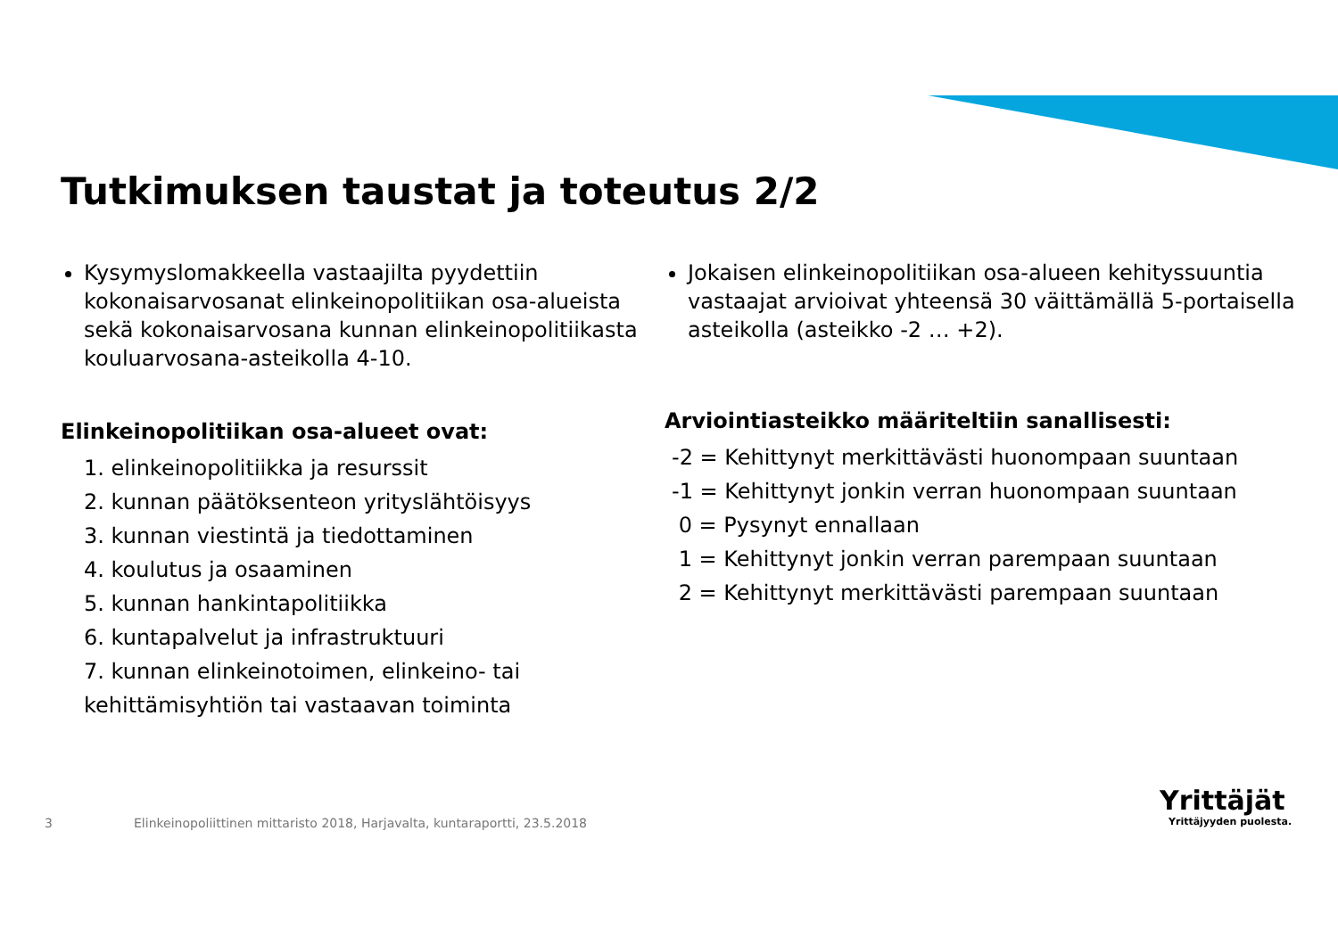Tutkimuksen taustat ja toteutus 2/2
Kysymyslomakkeella vastaajilta pyydettiin kokonaisarvosanat elinkeinopolitiikan osa-alueista sekä kokonaisarvosana kunnan elinkeinopolitiikasta kouluarvosana-asteikolla 4-10.
Elinkeinopolitiikan osa-alueet ovat:
1. elinkeinopolitiikka ja resurssit
2. kunnan päätöksenteon yrityslähtöisyys
3. kunnan viestintä ja tiedottaminen
4. koulutus ja osaaminen
5. kunnan hankintapolitiikka
6. kuntapalvelut ja infrastruktuuri
7. kunnan elinkeinotoimen, elinkeino- tai kehittämisyhtiön tai vastaavan toiminta
Jokaisen elinkeinopolitiikan osa-alueen kehityssuuntia vastaajat arvioivat yhteensä 30 väittämällä 5-portaisella asteikolla (asteikko -2 … +2).
Arviointiasteikko määriteltiin sanallisesti:
-2 = Kehittynyt merkittävästi huonompaan suuntaan
-1 = Kehittynyt jonkin verran huonompaan suuntaan
0 = Pysynyt ennallaan
1 = Kehittynyt jonkin verran parempaan suuntaan
2 = Kehittynyt merkittävästi parempaan suuntaan
3
Elinkeinopoliittinen mittaristo 2018, Harjavalta, kuntaraportti, 23.5.2018
Yrittäjät
Yrittäjyyden puolesta.